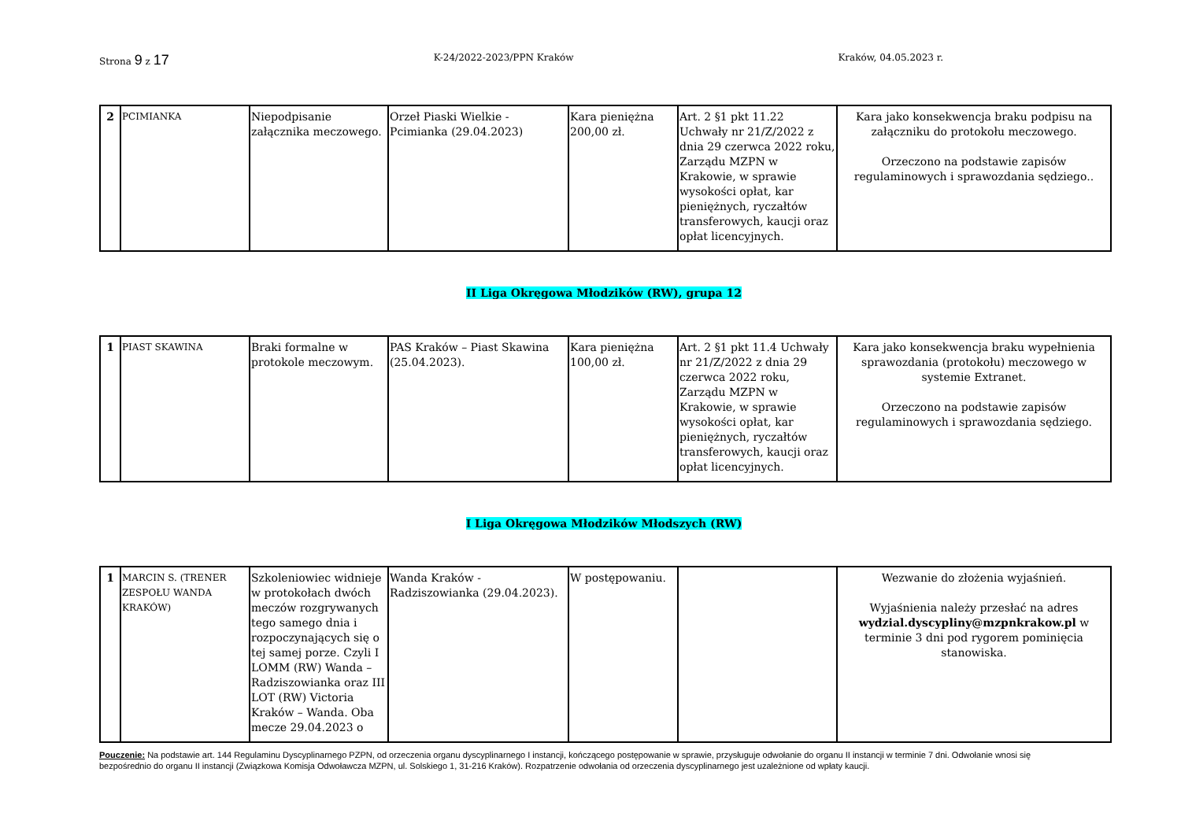Strona 9 z 17
K-24/2022-2023/PPN Kraków Kraków, 04.05.2023 r.
| 2 | PCIMIANKA | Niepodpisanie załącznika meczowego. | Orzeł Piaski Wielkie - Pcimianka (29.04.2023) | Kara pieniężna 200,00 zł. | Art. 2 §1 pkt 11.22 Uchwały nr 21/Z/2022 z dnia 29 czerwca 2022 roku, Zarządu MZPN w Krakowie, w sprawie wysokości opłat, kar pieniężnych, ryczałtów transferowych, kaucji oraz opłat licencyjnych. | Kara jako konsekwencja braku podpisu na załączniku do protokołu meczowego. Orzeczono na podstawie zapisów regulaminowych i sprawozdania sędziego.. |
II Liga Okręgowa Młodzików (RW), grupa 12
| 1 | PIAST SKAWINA | Braki formalne w protokole meczowym. | PAS Kraków – Piast Skawina (25.04.2023). | Kara pieniężna 100,00 zł. | Art. 2 §1 pkt 11.4 Uchwały nr 21/Z/2022 z dnia 29 czerwca 2022 roku, Zarządu MZPN w Krakowie, w sprawie wysokości opłat, kar pieniężnych, ryczałtów transferowych, kaucji oraz opłat licencyjnych. | Kara jako konsekwencja braku wypełnienia sprawozdania (protokołu) meczowego w systemie Extranet. Orzeczono na podstawie zapisów regulaminowych i sprawozdania sędziego. |
I Liga Okręgowa Młodzików Młodszych (RW)
| 1 | MARCIN S. (TRENER ZESPOŁU WANDA KRAKÓW) | Szkoleniowiec widnieje w protokołach dwóch meczów rozgrywanych tego samego dnia i rozpoczynających się o tej samej porze. Czyli I LOMM (RW) Wanda – Radziszowianka oraz III LOT (RW) Victoria Kraków – Wanda. Oba mecze 29.04.2023 o | Wanda Kraków - Radziszowianka (29.04.2023). | W postępowaniu. | | Wezwanie do złożenia wyjaśnień. Wyjaśnienia należy przesłać na adres wydzial.dyscypliny@mzpnkrakow.pl w terminie 3 dni pod rygorem pominięcia stanowiska. |
Pouczenie: Na podstawie art. 144 Regulaminu Dyscyplinarnego PZPN, od orzeczenia organu dyscyplinarnego I instancji, kończącego postępowanie w sprawie, przysługuje odwołanie do organu II instancji w terminie 7 dni. Odwołanie wnosi się bezpośrednio do organu II instancji (Związkowa Komisja Odwoławcza MZPN, ul. Solskiego 1, 31-216 Kraków). Rozpatrzenie odwołania od orzeczenia dyscyplinarnego jest uzależnione od wpłaty kaucji.